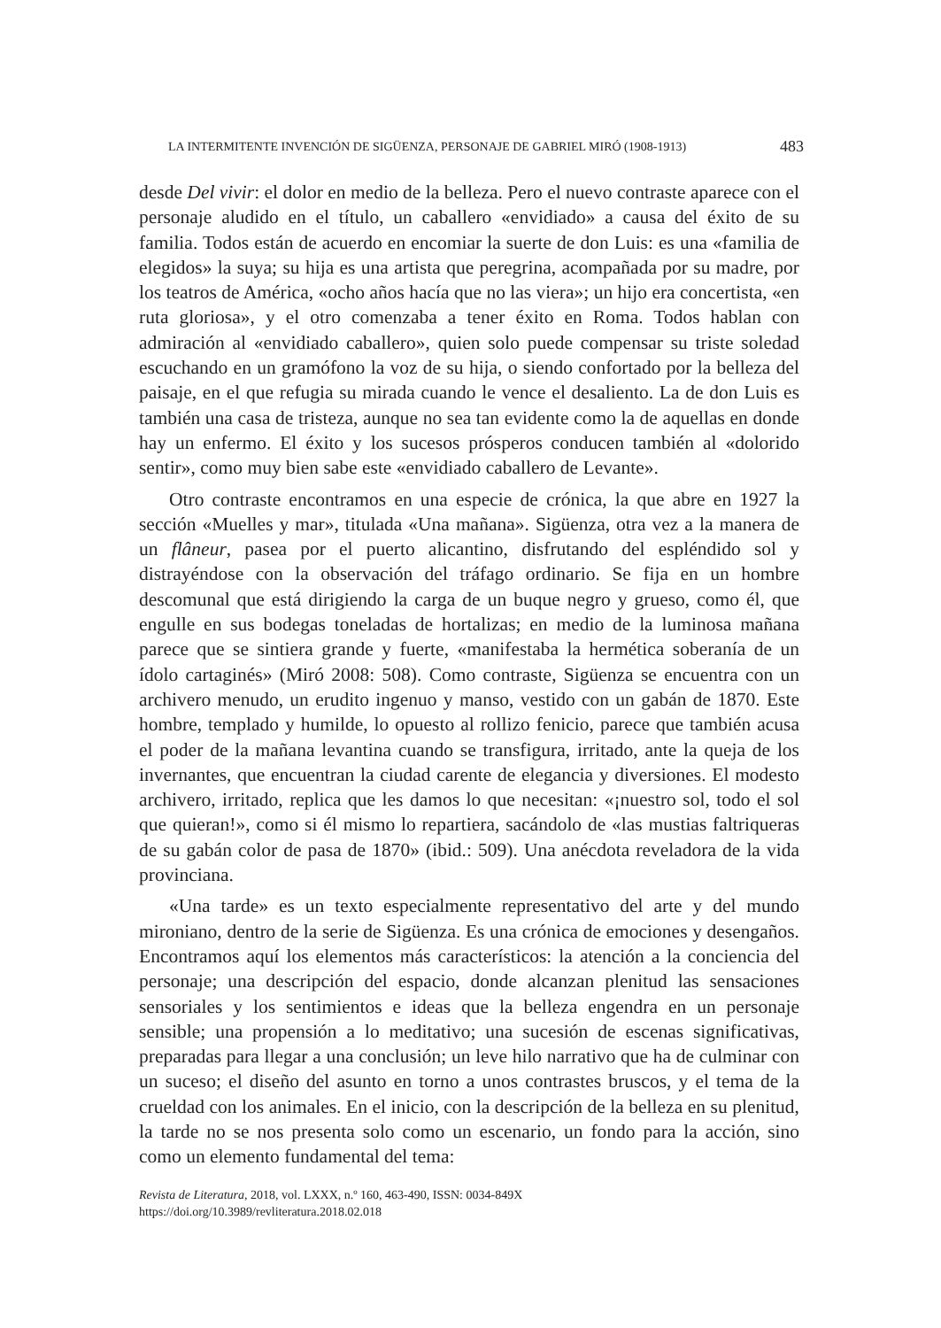LA INTERMITENTE INVENCIÓN DE SIGÜENZA, PERSONAJE DE GABRIEL MIRÓ (1908-1913) 483
desde Del vivir: el dolor en medio de la belleza. Pero el nuevo contraste aparece con el personaje aludido en el título, un caballero «envidiado» a causa del éxito de su familia. Todos están de acuerdo en encomiar la suerte de don Luis: es una «familia de elegidos» la suya; su hija es una artista que peregrina, acompañada por su madre, por los teatros de América, «ocho años hacía que no las viera»; un hijo era concertista, «en ruta gloriosa», y el otro comenzaba a tener éxito en Roma. Todos hablan con admiración al «envidiado caballero», quien solo puede compensar su triste soledad escuchando en un gramófono la voz de su hija, o siendo confortado por la belleza del paisaje, en el que refugia su mirada cuando le vence el desaliento. La de don Luis es también una casa de tristeza, aunque no sea tan evidente como la de aquellas en donde hay un enfermo. El éxito y los sucesos prósperos conducen también al «dolorido sentir», como muy bien sabe este «envidiado caballero de Levante».
Otro contraste encontramos en una especie de crónica, la que abre en 1927 la sección «Muelles y mar», titulada «Una mañana». Sigüenza, otra vez a la manera de un flâneur, pasea por el puerto alicantino, disfrutando del espléndido sol y distrayéndose con la observación del tráfago ordinario. Se fija en un hombre descomunal que está dirigiendo la carga de un buque negro y grueso, como él, que engulle en sus bodegas toneladas de hortalizas; en medio de la luminosa mañana parece que se sintiera grande y fuerte, «manifestaba la hermética soberanía de un ídolo cartaginés» (Miró 2008: 508). Como contraste, Sigüenza se encuentra con un archivero menudo, un erudito ingenuo y manso, vestido con un gabán de 1870. Este hombre, templado y humilde, lo opuesto al rollizo fenicio, parece que también acusa el poder de la mañana levantina cuando se transfigura, irritado, ante la queja de los invernantes, que encuentran la ciudad carente de elegancia y diversiones. El modesto archivero, irritado, replica que les damos lo que necesitan: «¡nuestro sol, todo el sol que quieran!», como si él mismo lo repartiera, sacándolo de «las mustias faltriqueras de su gabán color de pasa de 1870» (ibid.: 509). Una anécdota reveladora de la vida provinciana.
«Una tarde» es un texto especialmente representativo del arte y del mundo mironiano, dentro de la serie de Sigüenza. Es una crónica de emociones y desengaños. Encontramos aquí los elementos más característicos: la atención a la conciencia del personaje; una descripción del espacio, donde alcanzan plenitud las sensaciones sensoriales y los sentimientos e ideas que la belleza engendra en un personaje sensible; una propensión a lo meditativo; una sucesión de escenas significativas, preparadas para llegar a una conclusión; un leve hilo narrativo que ha de culminar con un suceso; el diseño del asunto en torno a unos contrastes bruscos, y el tema de la crueldad con los animales. En el inicio, con la descripción de la belleza en su plenitud, la tarde no se nos presenta solo como un escenario, un fondo para la acción, sino como un elemento fundamental del tema:
Revista de Literatura, 2018, vol. LXXX, n.º 160, 463-490, ISSN: 0034-849X
https://doi.org/10.3989/revliteratura.2018.02.018